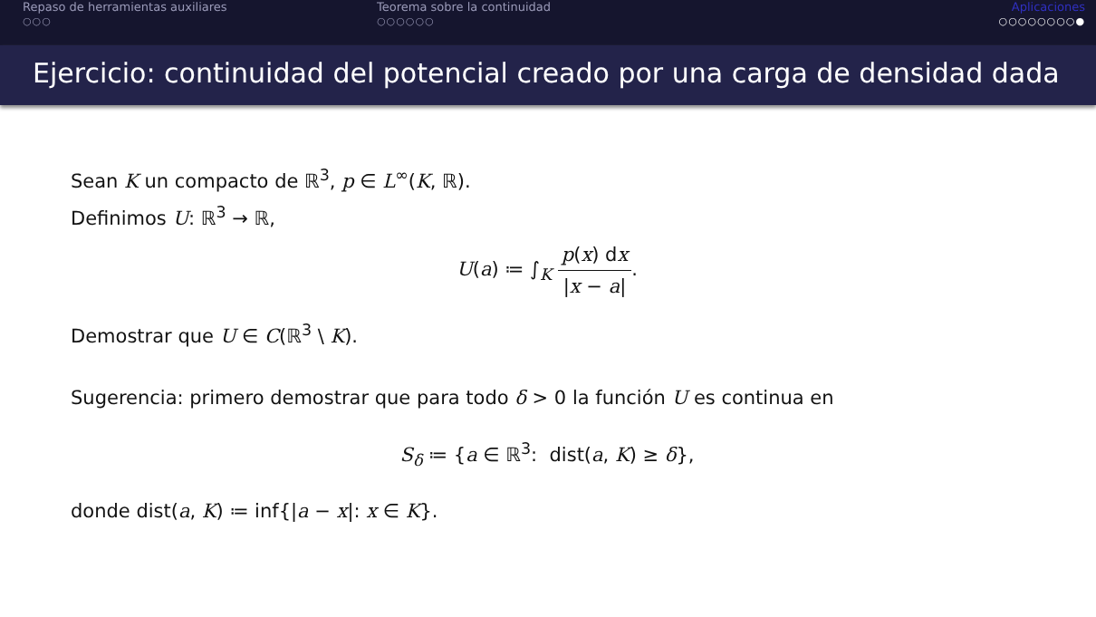Repaso de herramientas auxiliares
○○○
Teorema sobre la continuidad
○○○○○○
Aplicaciones
○○○○○○○○●
Ejercicio: continuidad del potencial creado por una carga de densidad dada
Sean K un compacto de ℝ<sup>3</sup>, p ∈ L<sup>∞</sup>(K, ℝ).
Definimos U: ℝ<sup>3</sup> → ℝ,
U(a) ≔ ∫<sub>K</sub> p(x) dx |x − a|.
Demostrar que U ∈ C(ℝ<sup>3</sup> \ K).
Sugerencia: primero demostrar que para todo δ > 0 la función U es continua en
S<sub>δ</sub> ≔ {a ∈ ℝ<sup>3</sup>: dist(a, K) ≥ δ},
donde dist(a, K) ≔ inf{|a − x|: x ∈ K}.